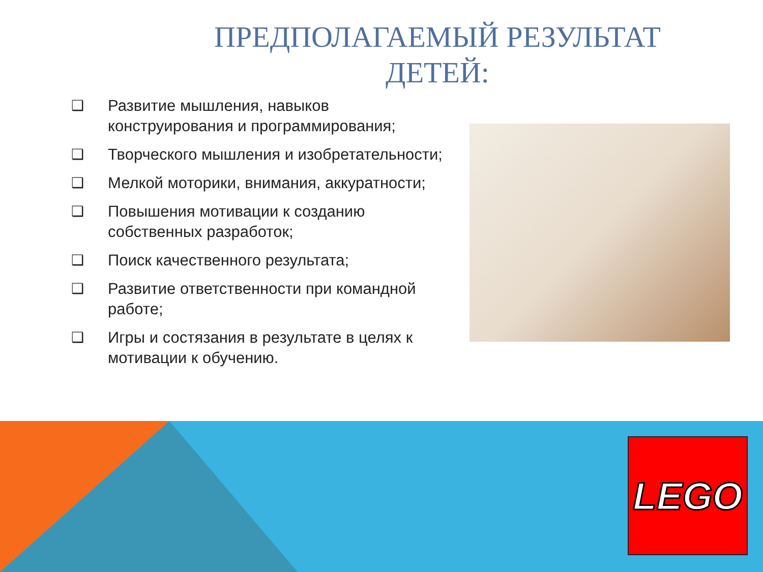ПРЕДПОЛАГАЕМЫЙ РЕЗУЛЬТАТ
ДЕТЕЙ:
❑ Развитие мышления, навыков конструирования и программирования;
❑ Творческого мышления и изобретательности;
❑ Мелкой моторики, внимания, аккуратности;
❑ Повышения мотивации к созданию собственных разработок;
❑ Поиск качественного результата;
❑ Развитие ответственности при командной работе;
❑ Игры и состязания в результате в целях к мотивации к обучению.
LEGO